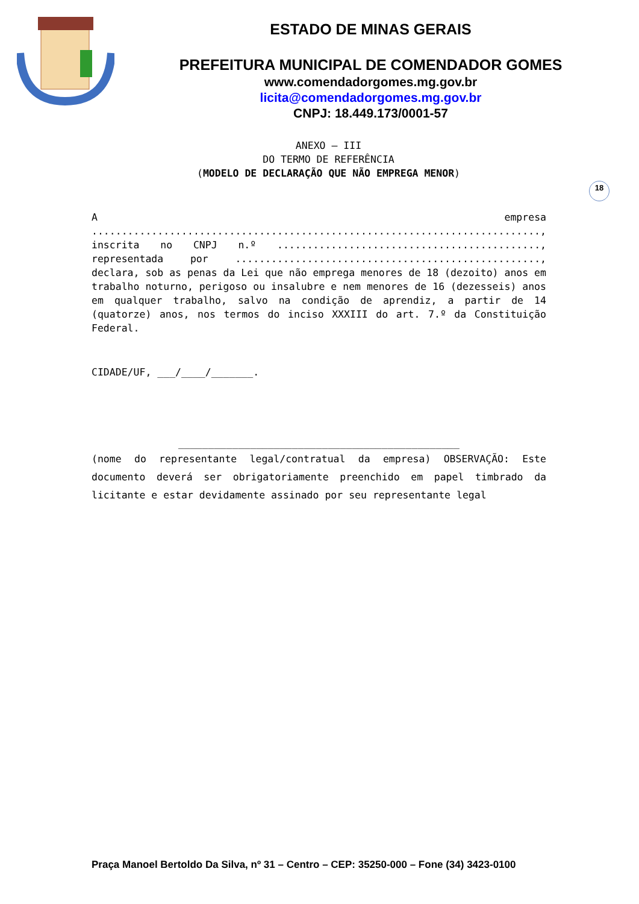ESTADO DE MINAS GERAIS
PREFEITURA MUNICIPAL DE COMENDADOR GOMES
www.comendadorgomes.mg.gov.br
licita@comendadorgomes.mg.gov.br
CNPJ: 18.449.173/0001-57
18
ANEXO – III
DO TERMO DE REFERÊNCIA
(MODELO DE DECLARAÇÃO QUE NÃO EMPREGA MENOR)
A empresa ..........................................................................., inscrita no CNPJ n.º ............................................, representada por ..................................................., declara, sob as penas da Lei que não emprega menores de 18 (dezoito) anos em trabalho noturno, perigoso ou insalubre e nem menores de 16 (dezesseis) anos em qualquer trabalho, salvo na condição de aprendiz, a partir de 14 (quatorze) anos, nos termos do inciso XXXIII do art. 7.º da Constituição Federal.
CIDADE/UF, ___/____/_______.
_______________________________________________
(nome do representante legal/contratual da empresa) OBSERVAÇÃO: Este documento deverá ser obrigatoriamente preenchido em papel timbrado da licitante e estar devidamente assinado por seu representante legal
Praça Manoel Bertoldo Da Silva, nº 31 – Centro – CEP: 35250-000 – Fone (34) 3423-0100